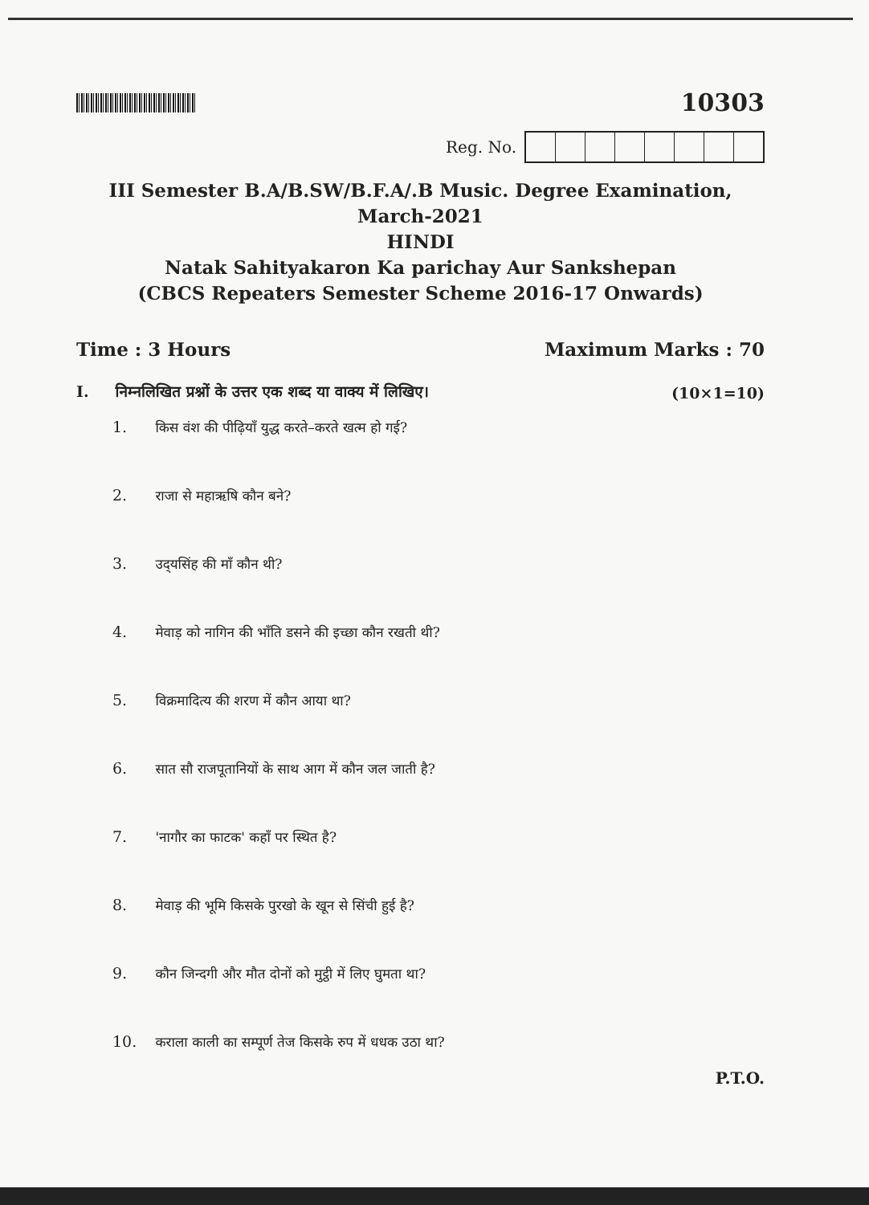10303
Reg. No.
III Semester B.A/B.SW/B.F.A/.B Music. Degree Examination, March-2021
HINDI
Natak Sahityakaron Ka parichay Aur Sankshepan
(CBCS Repeaters Semester Scheme 2016-17 Onwards)
Time : 3 Hours Maximum Marks : 70
I. निम्नलिखित प्रश्नों के उत्तर एक शब्द या वाक्य में लिखिए। (10×1=10)
1. किस वंश की पीढ़ियाँ युद्ध करते–करते खत्म हो गई?
2. राजा से महाऋषि कौन बने?
3. उद्‌यसिंह की माँ कौन थी?
4. मेवाड़ को नागिन की भाँति डसने की इच्छा कौन रखती थी?
5. विक्रमादित्य की शरण में कौन आया था?
6. सात सौ राजपूतानियों के साथ आग में कौन जल जाती है?
7. 'नागौर का फाटक' कहाँ पर स्थित है?
8. मेवाड़ की भूमि किसके पुरखो के खून से सिंची हुई है?
9. कौन जिन्दगी और मौत दोनों को मुट्ठी में लिए घुमता था?
10. कराला काली का सम्पूर्ण तेज किसके रुप में धधक उठा था?
P.T.O.